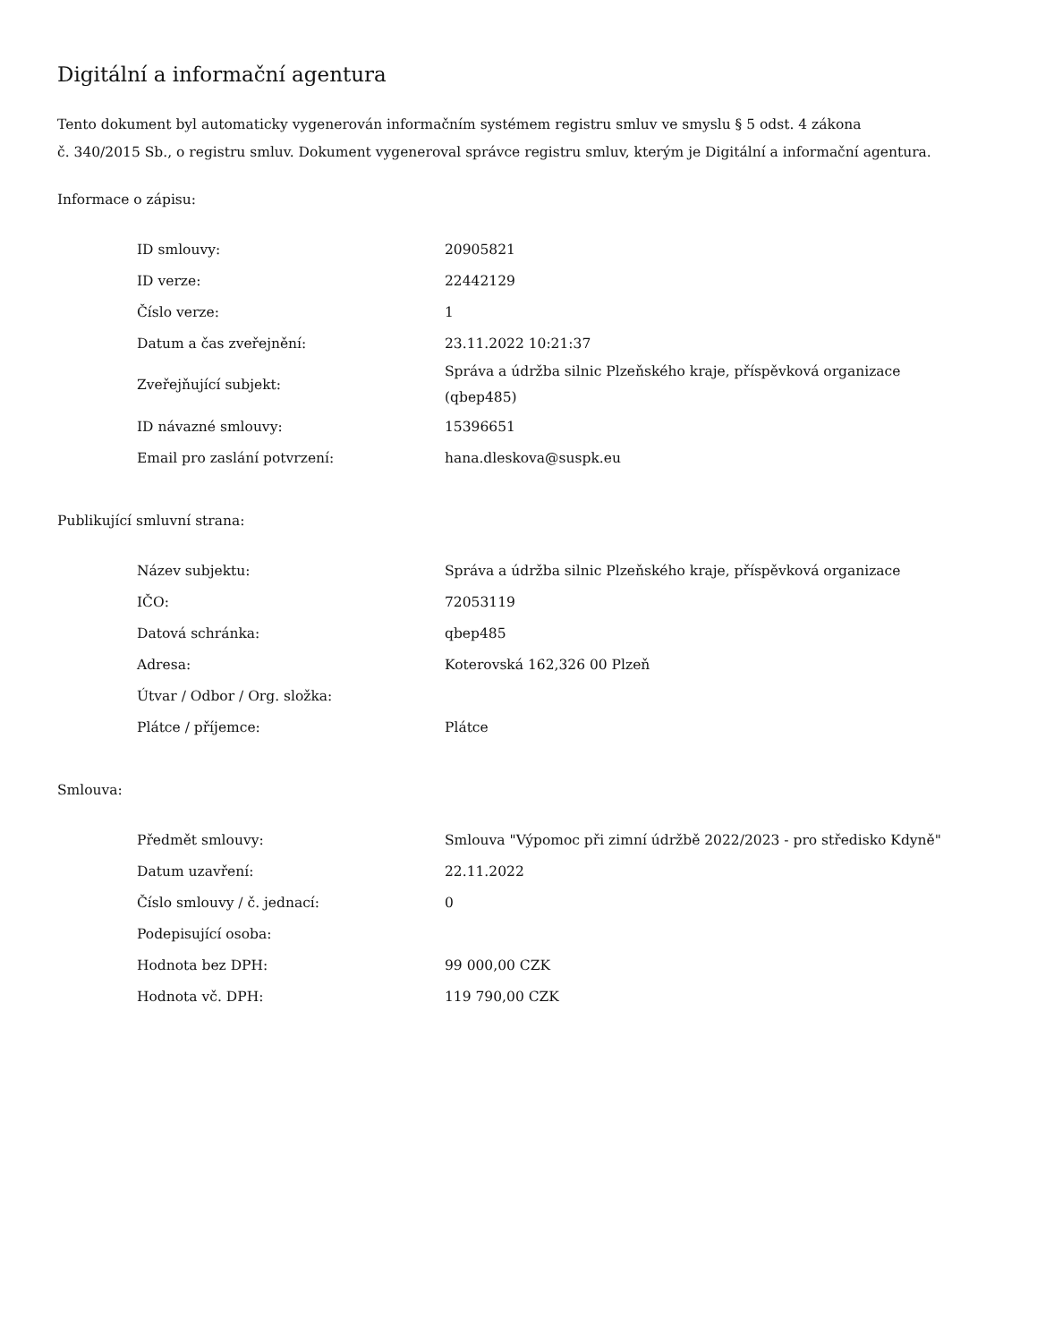Digitální a informační agentura
Tento dokument byl automaticky vygenerován informačním systémem registru smluv ve smyslu § 5 odst. 4 zákona
č. 340/2015 Sb., o registru smluv. Dokument vygeneroval správce registru smluv, kterým je Digitální a informační agentura.
Informace o zápisu:
| ID smlouvy: | 20905821 |
| ID verze: | 22442129 |
| Číslo verze: | 1 |
| Datum a čas zveřejnění: | 23.11.2022 10:21:37 |
| Zveřejňující subjekt: | Správa a údržba silnic Plzeňského kraje, příspěvková organizace (qbep485) |
| ID návazné smlouvy: | 15396651 |
| Email pro zaslání potvrzení: | hana.dleskova@suspk.eu |
Publikující smluvní strana:
| Název subjektu: | Správa a údržba silnic Plzeňského kraje, příspěvková organizace |
| IČO: | 72053119 |
| Datová schránka: | qbep485 |
| Adresa: | Koterovská 162,326 00 Plzeň |
| Útvar / Odbor / Org. složka: | |
| Plátce / příjemce: | Plátce |
Smlouva:
| Předmět smlouvy: | Smlouva "Výpomoc při zimní údržbě 2022/2023 - pro středisko Kdyně" |
| Datum uzavření: | 22.11.2022 |
| Číslo smlouvy / č. jednací: | 0 |
| Podepisující osoba: | |
| Hodnota bez DPH: | 99 000,00 CZK |
| Hodnota vč. DPH: | 119 790,00 CZK |